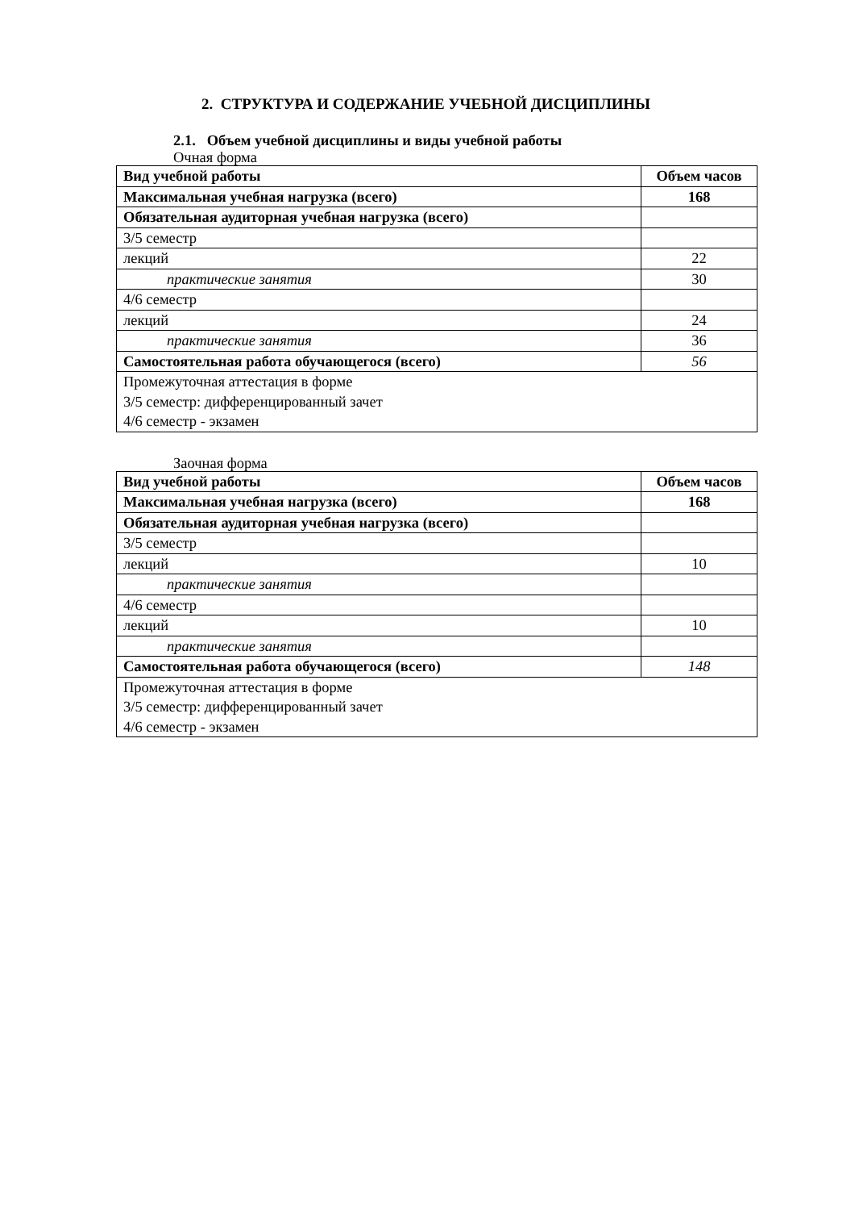2. СТРУКТУРА И СОДЕРЖАНИЕ УЧЕБНОЙ ДИСЦИПЛИНЫ
2.1. Объем учебной дисциплины и виды учебной работы
Очная форма
| Вид учебной работы | Объем часов |
| Максимальная учебная нагрузка (всего) | 168 |
| Обязательная аудиторная учебная нагрузка (всего) | |
| 3/5 семестр | |
| лекций | 22 |
| практические занятия | 30 |
| 4/6 семестр | |
| лекций | 24 |
| практические занятия | 36 |
| Самостоятельная работа обучающегося (всего) | 56 |
| Промежуточная аттестация в форме 3/5 семестр: дифференцированный зачет 4/6 семестр - экзамен | |
Заочная форма
| Вид учебной работы | Объем часов |
| Максимальная учебная нагрузка (всего) | 168 |
| Обязательная аудиторная учебная нагрузка (всего) | |
| 3/5 семестр | |
| лекций | 10 |
| практические занятия | |
| 4/6 семестр | |
| лекций | 10 |
| практические занятия | |
| Самостоятельная работа обучающегося (всего) | 148 |
| Промежуточная аттестация в форме 3/5 семестр: дифференцированный зачет 4/6 семестр - экзамен | |